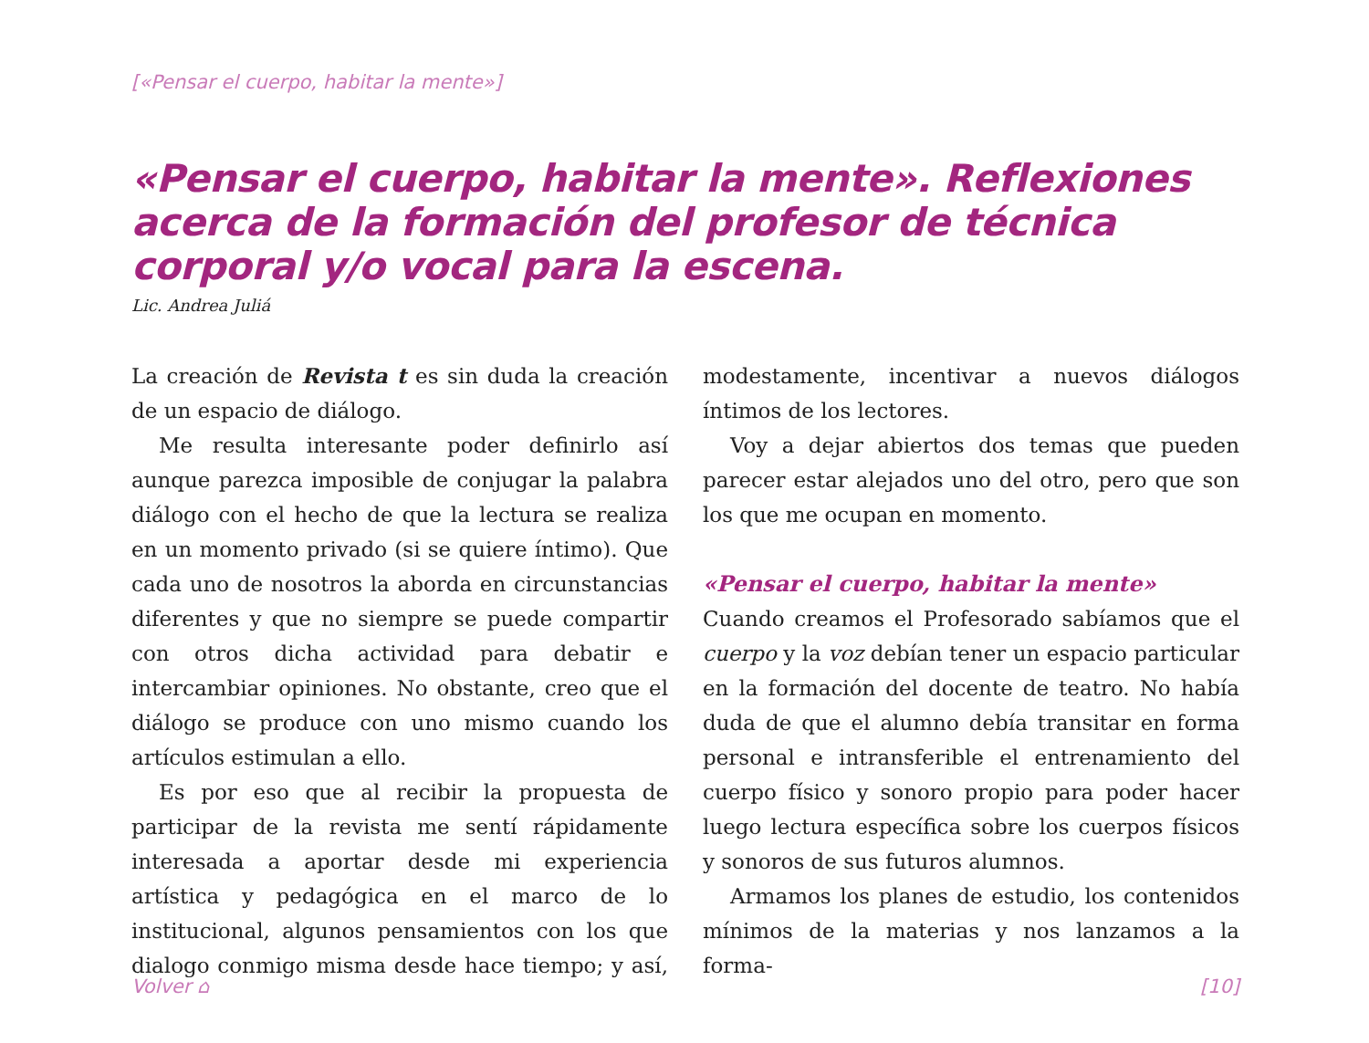[«Pensar el cuerpo, habitar la mente»]
«Pensar el cuerpo, habitar la mente». Reflexiones acerca de la formación del profesor de técnica corporal y/o vocal para la escena.
Lic. Andrea Juliá
La creación de Revista t es sin duda la creación de un espacio de diálogo.
Me resulta interesante poder definirlo así aunque parezca imposible de conjugar la palabra diálogo con el hecho de que la lectura se realiza en un momento privado (si se quiere íntimo). Que cada uno de nosotros la aborda en circunstancias diferentes y que no siempre se puede compartir con otros dicha actividad para debatir e intercambiar opiniones. No obstante, creo que el diálogo se produce con uno mismo cuando los artículos estimulan a ello.
Es por eso que al recibir la propuesta de participar de la revista me sentí rápidamente interesada a aportar desde mi experiencia artística y pedagógica en el marco de lo institucional, algunos pensamientos con los que dialogo conmigo misma desde hace tiempo; y así, modestamente, incentivar a nuevos diálogos íntimos de los lectores.
Voy a dejar abiertos dos temas que pueden parecer estar alejados uno del otro, pero que son los que me ocupan en momento.
«Pensar el cuerpo, habitar la mente»
Cuando creamos el Profesorado sabíamos que el cuerpo y la voz debían tener un espacio particular en la formación del docente de teatro. No había duda de que el alumno debía transitar en forma personal e intransferible el entrenamiento del cuerpo físico y sonoro propio para poder hacer luego lectura específica sobre los cuerpos físicos y sonoros de sus futuros alumnos.
Armamos los planes de estudio, los contenidos mínimos de la materias y nos lanzamos a la forma-
Volver ⌂ [10]